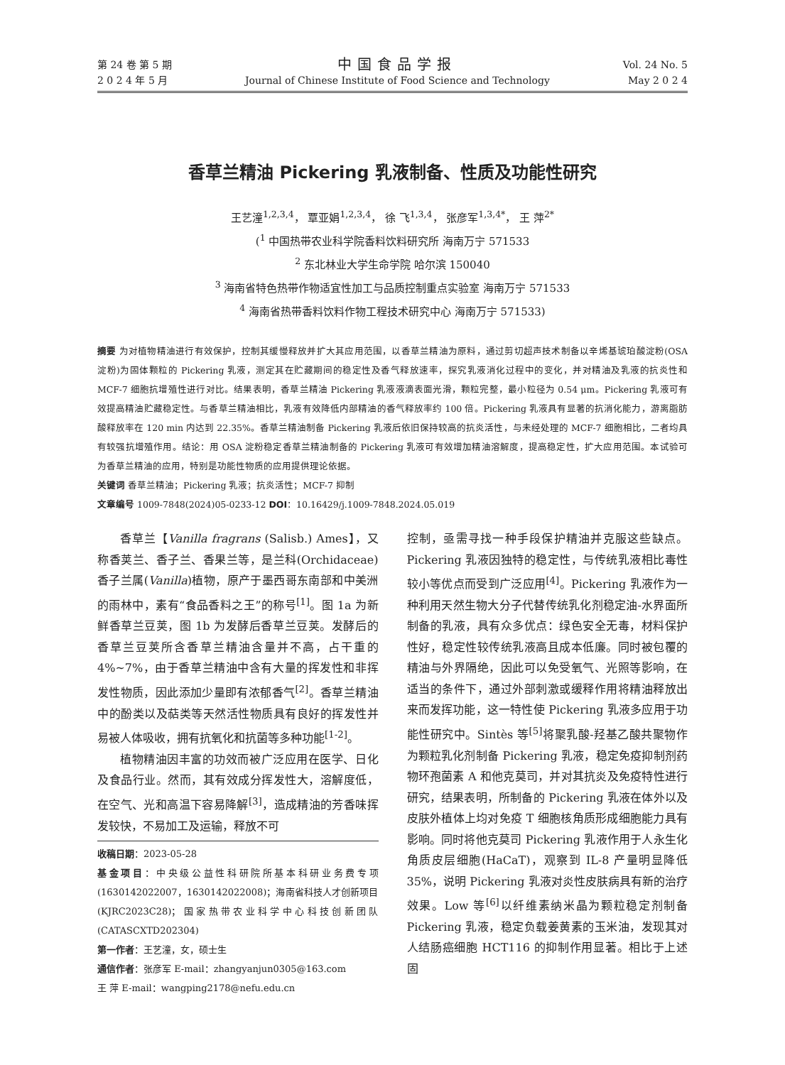第 24 卷 第 5 期
2 0 2 4 年 5 月
中国食品学报
Journal of Chinese Institute of Food Science and Technology
Vol. 24 No. 5
May 2 0 2 4
香草兰精油 Pickering 乳液制备、性质及功能性研究
王艺潼<sup>1,2,3,4</sup>， 覃亚娟<sup>1,2,3,4</sup>， 徐 飞<sup>1,3,4</sup>， 张彦军<sup>1,3,4*</sup>， 王 萍<sup>2*</sup>
(<sup>1</sup> 中国热带农业科学院香料饮料研究所 海南万宁 571533
<sup>2</sup> 东北林业大学生命学院 哈尔滨 150040
<sup>3</sup> 海南省特色热带作物适宜性加工与品质控制重点实验室 海南万宁 571533
<sup>4</sup> 海南省热带香料饮料作物工程技术研究中心 海南万宁 571533)
摘要 为对植物精油进行有效保护，控制其缓慢释放并扩大其应用范围，以香草兰精油为原料，通过剪切超声技术制备以辛烯基琥珀酸淀粉(OSA 淀粉)为固体颗粒的 Pickering 乳液，测定其在贮藏期间的稳定性及香气释放速率，探究乳液消化过程中的变化，并对精油及乳液的抗炎性和 MCF-7 细胞抗增殖性进行对比。结果表明，香草兰精油 Pickering 乳液液滴表面光滑，颗粒完整，最小粒径为 0.54 μm。Pickering 乳液可有效提高精油贮藏稳定性。与香草兰精油相比，乳液有效降低内部精油的香气释放率约 100 倍。Pickering 乳液具有显著的抗消化能力，游离脂肪酸释放率在 120 min 内达到 22.35%。香草兰精油制备 Pickering 乳液后依旧保持较高的抗炎活性，与未经处理的 MCF-7 细胞相比，二者均具有较强抗增殖作用。结论：用 OSA 淀粉稳定香草兰精油制备的 Pickering 乳液可有效增加精油溶解度，提高稳定性，扩大应用范围。本试验可为香草兰精油的应用，特别是功能性物质的应用提供理论依据。
关键词 香草兰精油；Pickering 乳液；抗炎活性；MCF-7 抑制
文章编号 1009-7848(2024)05-0233-12 DOI：10.16429/j.1009-7848.2024.05.019
香草兰【Vanilla fragrans (Salisb.) Ames】，又称香荚兰、香子兰、香果兰等，是兰科(Orchidaceae)香子兰属(Vanilla)植物，原产于墨西哥东南部和中美洲的雨林中，素有“食品香料之王”的称号<sup>[1]</sup>。图 1a 为新鲜香草兰豆荚，图 1b 为发酵后香草兰豆荚。发酵后的香草兰豆荚所含香草兰精油含量并不高，占干重的 4%~7%，由于香草兰精油中含有大量的挥发性和非挥发性物质，因此添加少量即有浓郁香气<sup>[2]</sup>。香草兰精油中的酚类以及萜类等天然活性物质具有良好的挥发性并易被人体吸收，拥有抗氧化和抗菌等多种功能<sup>[1-2]</sup>。
植物精油因丰富的功效而被广泛应用在医学、日化及食品行业。然而，其有效成分挥发性大，溶解度低，在空气、光和高温下容易降解<sup>[3]</sup>，造成精油的芳香味挥发较快，不易加工及运输，释放不可
收稿日期：2023-05-28
基金项目：中央级公益性科研院所基本科研业务费专项(1630142022007，1630142022008)；海南省科技人才创新项目(KJRC2023C28)；国家热带农业科学中心科技创新团队(CATASCXTD202304)
第一作者：王艺潼，女，硕士生
通信作者：张彦军 E-mail：zhangyanjun0305@163.com
王 萍 E-mail：wangping2178@nefu.edu.cn
控制，亟需寻找一种手段保护精油并克服这些缺点。Pickering 乳液因独特的稳定性，与传统乳液相比毒性较小等优点而受到广泛应用<sup>[4]</sup>。Pickering 乳液作为一种利用天然生物大分子代替传统乳化剂稳定油-水界面所制备的乳液，具有众多优点：绿色安全无毒，材料保护性好，稳定性较传统乳液高且成本低廉。同时被包覆的精油与外界隔绝，因此可以免受氧气、光照等影响，在适当的条件下，通过外部刺激或缓释作用将精油释放出来而发挥功能，这一特性使 Pickering 乳液多应用于功能性研究中。Sintès 等<sup>[5]</sup>将聚乳酸-羟基乙酸共聚物作为颗粒乳化剂制备 Pickering 乳液，稳定免疫抑制剂药物环孢菌素 A 和他克莫司，并对其抗炎及免疫特性进行研究，结果表明，所制备的 Pickering 乳液在体外以及皮肤外植体上均对免疫 T 细胞核角质形成细胞能力具有影响。同时将他克莫司 Pickering 乳液作用于人永生化角质皮层细胞(HaCaT)，观察到 IL-8 产量明显降低 35%，说明 Pickering 乳液对炎性皮肤病具有新的治疗效果。Low 等<sup>[6]</sup>以纤维素纳米晶为颗粒稳定剂制备 Pickering 乳液，稳定负载姜黄素的玉米油，发现其对人结肠癌细胞 HCT116 的抑制作用显著。相比于上述固